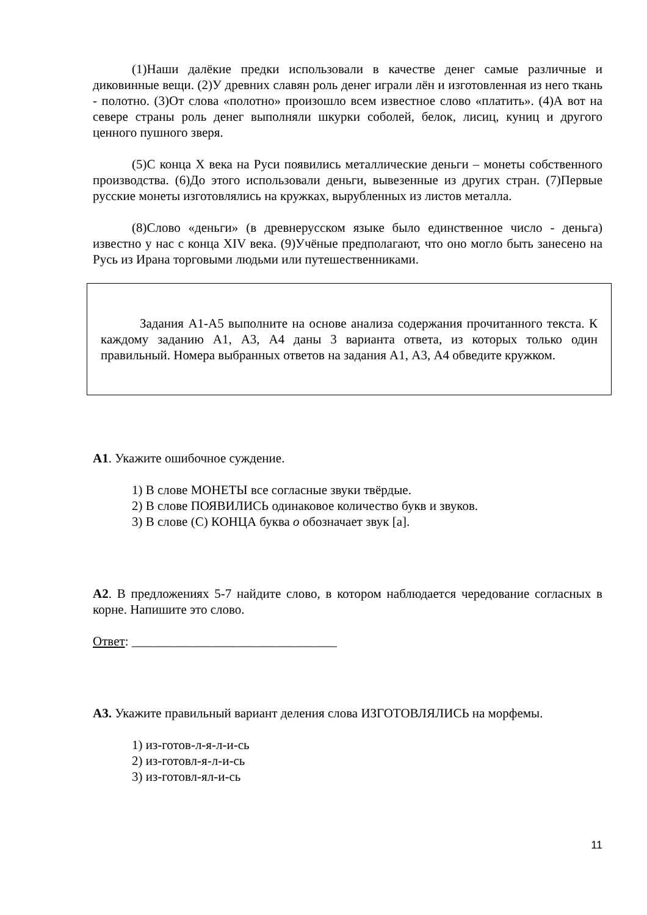(1)Наши далёкие предки использовали в качестве денег самые различные и диковинные вещи. (2)У древних славян роль денег играли лён и изготовленная из него ткань - полотно. (3)От слова «полотно» произошло всем известное слово «платить». (4)А вот на севере страны роль денег выполняли шкурки соболей, белок, лисиц, куниц и другого ценного пушного зверя.
(5)С конца X века на Руси появились металлические деньги – монеты собственного производства. (6)До этого использовали деньги, вывезенные из других стран. (7)Первые русские монеты изготовлялись на кружках, вырубленных из листов металла.
(8)Слово «деньги» (в древнерусском языке было единственное число - деньга) известно у нас с конца XIV века. (9)Учёные предполагают, что оно могло быть занесено на Русь из Ирана торговыми людьми или путешественниками.
Задания А1-А5 выполните на основе анализа содержания прочитанного текста. К каждому заданию А1, А3, А4 даны 3 варианта ответа, из которых только один правильный. Номера выбранных ответов на задания А1, А3, А4 обведите кружком.
А1. Укажите ошибочное суждение.
1) В слове МОНЕТЫ все согласные звуки твёрдые.
2) В слове ПОЯВИЛИСЬ одинаковое количество букв и звуков.
3) В слове (С) КОНЦА буква о обозначает звук [а].
А2. В предложениях 5-7 найдите слово, в котором наблюдается чередование согласных в корне. Напишите это слово.
Ответ: ________________________________
А3. Укажите правильный вариант деления слова ИЗГОТОВЛЯЛИСЬ на морфемы.
1) из-готов-л-я-л-и-сь
2) из-готовл-я-л-и-сь
3) из-готовл-ял-и-сь
11